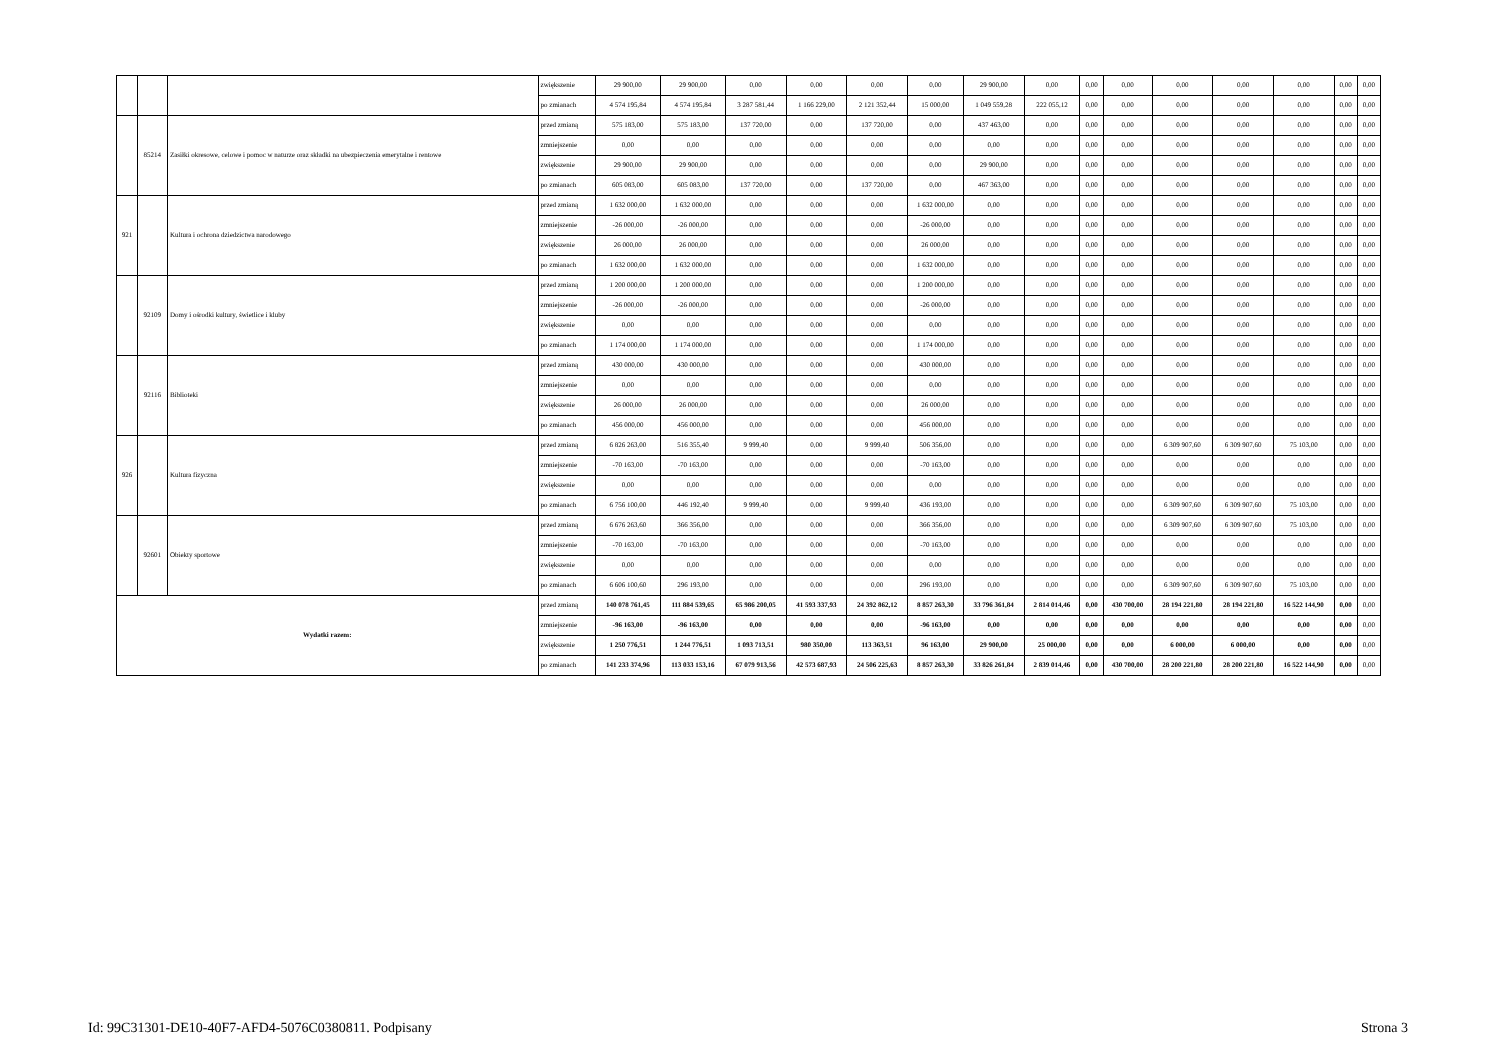| | | | zwiększenie | 29 900,00 | 29 900,00 | 0,00 | 0,00 | 0,00 | 0,00 | 29 900,00 | 0,00 | 0,00 | 0,00 | 0,00 | 0,00 | 0,00 | 0,00 | 0,00 |
| | | | po zmianach | 4 574 195,84 | 4 574 195,84 | 3 287 581,44 | 1 166 229,00 | 2 121 352,44 | 15 000,00 | 1 049 559,28 | 222 055,12 | 0,00 | 0,00 | 0,00 | 0,00 | 0,00 | 0,00 | 0,00 |
| | 85214 | Zasiłki okresowe, celowe i pomoc w naturze oraz składki na ubezpieczenia emerytalne i rentowe | przed zmianą | 575 183,00 | 575 183,00 | 137 720,00 | 0,00 | 137 720,00 | 0,00 | 437 463,00 | 0,00 | 0,00 | 0,00 | 0,00 | 0,00 | 0,00 | 0,00 | 0,00 |
| | | | zmniejszenie | 0,00 | 0,00 | 0,00 | 0,00 | 0,00 | 0,00 | 0,00 | 0,00 | 0,00 | 0,00 | 0,00 | 0,00 | 0,00 | 0,00 | 0,00 |
| | | | zwiększenie | 29 900,00 | 29 900,00 | 0,00 | 0,00 | 0,00 | 0,00 | 29 900,00 | 0,00 | 0,00 | 0,00 | 0,00 | 0,00 | 0,00 | 0,00 | 0,00 |
| | | | po zmianach | 605 083,00 | 605 083,00 | 137 720,00 | 0,00 | 137 720,00 | 0,00 | 467 363,00 | 0,00 | 0,00 | 0,00 | 0,00 | 0,00 | 0,00 | 0,00 | 0,00 |
| 921 | | Kultura i ochrona dziedzictwa narodowego | przed zmianą | 1 632 000,00 | 1 632 000,00 | 0,00 | 0,00 | 0,00 | 1 632 000,00 | 0,00 | 0,00 | 0,00 | 0,00 | 0,00 | 0,00 | 0,00 | 0,00 | 0,00 |
| | | | zmniejszenie | -26 000,00 | -26 000,00 | 0,00 | 0,00 | 0,00 | -26 000,00 | 0,00 | 0,00 | 0,00 | 0,00 | 0,00 | 0,00 | 0,00 | 0,00 | 0,00 |
| | | | zwiększenie | 26 000,00 | 26 000,00 | 0,00 | 0,00 | 0,00 | 26 000,00 | 0,00 | 0,00 | 0,00 | 0,00 | 0,00 | 0,00 | 0,00 | 0,00 | 0,00 |
| | | | po zmianach | 1 632 000,00 | 1 632 000,00 | 0,00 | 0,00 | 0,00 | 1 632 000,00 | 0,00 | 0,00 | 0,00 | 0,00 | 0,00 | 0,00 | 0,00 | 0,00 | 0,00 |
| | 92109 | Domy i ośrodki kultury, świetlice i kluby | przed zmianą | 1 200 000,00 | 1 200 000,00 | 0,00 | 0,00 | 0,00 | 1 200 000,00 | 0,00 | 0,00 | 0,00 | 0,00 | 0,00 | 0,00 | 0,00 | 0,00 | 0,00 |
| | | | zmniejszenie | -26 000,00 | -26 000,00 | 0,00 | 0,00 | 0,00 | -26 000,00 | 0,00 | 0,00 | 0,00 | 0,00 | 0,00 | 0,00 | 0,00 | 0,00 | 0,00 |
| | | | zwiększenie | 0,00 | 0,00 | 0,00 | 0,00 | 0,00 | 0,00 | 0,00 | 0,00 | 0,00 | 0,00 | 0,00 | 0,00 | 0,00 | 0,00 | 0,00 |
| | | | po zmianach | 1 174 000,00 | 1 174 000,00 | 0,00 | 0,00 | 0,00 | 1 174 000,00 | 0,00 | 0,00 | 0,00 | 0,00 | 0,00 | 0,00 | 0,00 | 0,00 | 0,00 |
| | 92116 | Biblioteki | przed zmianą | 430 000,00 | 430 000,00 | 0,00 | 0,00 | 0,00 | 430 000,00 | 0,00 | 0,00 | 0,00 | 0,00 | 0,00 | 0,00 | 0,00 | 0,00 | 0,00 |
| | | | zmniejszenie | 0,00 | 0,00 | 0,00 | 0,00 | 0,00 | 0,00 | 0,00 | 0,00 | 0,00 | 0,00 | 0,00 | 0,00 | 0,00 | 0,00 | 0,00 |
| | | | zwiększenie | 26 000,00 | 26 000,00 | 0,00 | 0,00 | 0,00 | 26 000,00 | 0,00 | 0,00 | 0,00 | 0,00 | 0,00 | 0,00 | 0,00 | 0,00 | 0,00 |
| | | | po zmianach | 456 000,00 | 456 000,00 | 0,00 | 0,00 | 0,00 | 456 000,00 | 0,00 | 0,00 | 0,00 | 0,00 | 0,00 | 0,00 | 0,00 | 0,00 | 0,00 |
| 926 | | Kultura fizyczna | przed zmianą | 6 826 263,00 | 516 355,40 | 9 999,40 | 0,00 | 9 999,40 | 506 356,00 | 0,00 | 0,00 | 0,00 | 0,00 | 6 309 907,60 | 6 309 907,60 | 75 103,00 | 0,00 | 0,00 |
| | | | zmniejszenie | -70 163,00 | -70 163,00 | 0,00 | 0,00 | 0,00 | -70 163,00 | 0,00 | 0,00 | 0,00 | 0,00 | 0,00 | 0,00 | 0,00 | 0,00 | 0,00 |
| | | | zwiększenie | 0,00 | 0,00 | 0,00 | 0,00 | 0,00 | 0,00 | 0,00 | 0,00 | 0,00 | 0,00 | 0,00 | 0,00 | 0,00 | 0,00 | 0,00 |
| | | | po zmianach | 6 756 100,00 | 446 192,40 | 9 999,40 | 0,00 | 9 999,40 | 436 193,00 | 0,00 | 0,00 | 0,00 | 0,00 | 6 309 907,60 | 6 309 907,60 | 75 103,00 | 0,00 | 0,00 |
| | 92601 | Obiekty sportowe | przed zmianą | 6 676 263,60 | 366 356,00 | 0,00 | 0,00 | 0,00 | 366 356,00 | 0,00 | 0,00 | 0,00 | 0,00 | 6 309 907,60 | 6 309 907,60 | 75 103,00 | 0,00 | 0,00 |
| | | | zmniejszenie | -70 163,00 | -70 163,00 | 0,00 | 0,00 | 0,00 | -70 163,00 | 0,00 | 0,00 | 0,00 | 0,00 | 0,00 | 0,00 | 0,00 | 0,00 | 0,00 |
| | | | zwiększenie | 0,00 | 0,00 | 0,00 | 0,00 | 0,00 | 0,00 | 0,00 | 0,00 | 0,00 | 0,00 | 0,00 | 0,00 | 0,00 | 0,00 | 0,00 |
| | | | po zmianach | 6 606 100,60 | 296 193,00 | 0,00 | 0,00 | 0,00 | 296 193,00 | 0,00 | 0,00 | 0,00 | 0,00 | 6 309 907,60 | 6 309 907,60 | 75 103,00 | 0,00 | 0,00 |
| Wydatki razem: | | | przed zmianą | 140 078 761,45 | 111 884 539,65 | 65 986 200,05 | 41 593 337,93 | 24 392 862,12 | 8 857 263,30 | 33 796 361,84 | 2 814 014,46 | 0,00 | 430 700,00 | 28 194 221,80 | 28 194 221,80 | 16 522 144,90 | 0,00 | 0,00 |
| | | | zmniejszenie | -96 163,00 | -96 163,00 | 0,00 | 0,00 | 0,00 | -96 163,00 | 0,00 | 0,00 | 0,00 | 0,00 | 0,00 | 0,00 | 0,00 | 0,00 | 0,00 |
| | | | zwiększenie | 1 250 776,51 | 1 244 776,51 | 1 093 713,51 | 980 350,00 | 113 363,51 | 96 163,00 | 29 900,00 | 25 000,00 | 0,00 | 0,00 | 6 000,00 | 6 000,00 | 0,00 | 0,00 | 0,00 |
| | | | po zmianach | 141 233 374,96 | 113 033 153,16 | 67 079 913,56 | 42 573 687,93 | 24 506 225,63 | 8 857 263,30 | 33 826 261,84 | 2 839 014,46 | 0,00 | 430 700,00 | 28 200 221,80 | 28 200 221,80 | 16 522 144,90 | 0,00 | 0,00 |
Id: 99C31301-DE10-40F7-AFD4-5076C0380811. Podpisany Strona 3